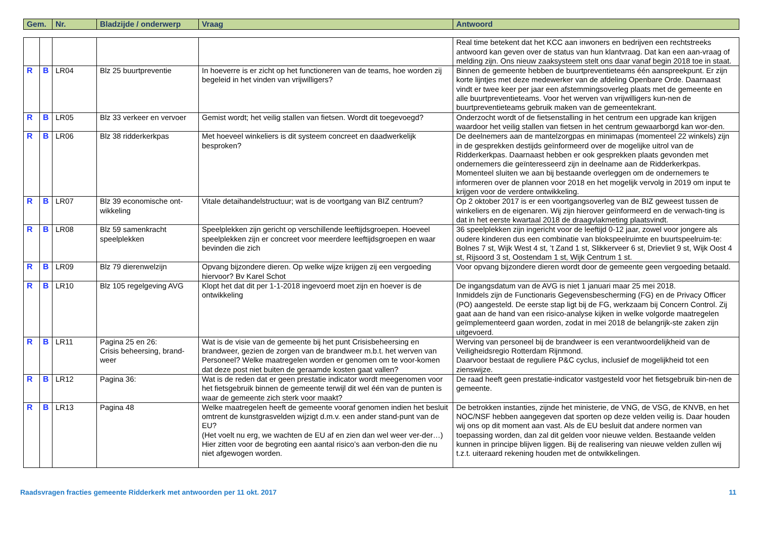| Gem. | Nr. | Bladzijde / onderwerp | Vraag | Antwoord |
| --- | --- | --- | --- | --- |
| | | | | | Real time betekent dat het KCC aan inwoners en bedrijven een rechtstreeks antwoord kan geven over de status van hun klantvraag. Dat kan een aan-vraag of melding zijn. Ons nieuw zaaksysteem stelt ons daar vanaf begin 2018 toe in staat. |
| R | B | LR04 | Blz 25 buurtpreventie | In hoeverre is er zicht op het functioneren van de teams, hoe worden zij begeleid in het vinden van vrijwilligers? | Binnen de gemeente hebben de buurtpreventieteams één aanspreekpunt. Er zijn korte lijntjes met deze medewerker van de afdeling Openbare Orde. Daarnaast vindt er twee keer per jaar een afstemmingsoverleg plaats met de gemeente en alle buurtpreventieteams. Voor het werven van vrijwilligers kun-nen de buurtpreventieteams gebruik maken van de gemeentekrant. |
| R | B | LR05 | Blz 33 verkeer en vervoer | Gemist wordt; het veilig stallen van fietsen. Wordt dit toegevoegd? | Onderzocht wordt of de fietsenstalling in het centrum een upgrade kan krijgen waardoor het veilig stallen van fietsen in het centrum gewaarborgd kan wor-den. |
| R | B | LR06 | Blz 38 ridderkerkpas | Met hoeveel winkeliers is dit systeem concreet en daadwerkelijk besproken? | De deelnemers aan de mantelzorgpas en minimapas (momenteel 22 winkels) zijn in de gesprekken destijds geïnformeerd over de mogelijke uitrol van de Ridderkerkpas. Daarnaast hebben er ook gesprekken plaats gevonden met ondernemers die geïnteresseerd zijn in deelname aan de Ridderkerkpas. Momenteel sluiten we aan bij bestaande overleggen om de ondernemers te informeren over de plannen voor 2018 en het mogelijk vervolg in 2019 om input te krijgen voor de verdere ontwikkeling. |
| R | B | LR07 | Blz 39 economische ont-wikkeling | Vitale detaihandelstructuur; wat is de voortgang van BIZ centrum? | Op 2 oktober 2017 is er een voortgangsoverleg van de BIZ geweest tussen de winkeliers en de eigenaren. Wij zijn hierover geïnformeerd en de verwach-ting is dat in het eerste kwartaal 2018 de draagvlakmeting plaatsvindt. |
| R | B | LR08 | Blz 59 samenkracht speelplekken | Speelplekken zijn gericht op verschillende leeftijdsgroepen. Hoeveel speelplekken zijn er concreet voor meerdere leeftijdsgroepen en waar bevinden die zich | 36 speelplekken zijn ingericht voor de leeftijd 0-12 jaar, zowel voor jongere als oudere kinderen dus een combinatie van blokspeelruimte en buurtspeelruim-te: Bolnes 7 st, Wijk West 4 st, ’t Zand 1 st, Slikkerveer 6 st, Drievliet 9 st, Wijk Oost 4 st, Rijsoord 3 st, Oostendam 1 st, Wijk Centrum 1 st. |
| R | B | LR09 | Blz 79 dierenwelzijn | Opvang bijzondere dieren. Op welke wijze krijgen zij een vergoeding hiervoor? Bv Karel Schot | Voor opvang bijzondere dieren wordt door de gemeente geen vergoeding betaald. |
| R | B | LR10 | Blz 105 regelgeving AVG | Klopt het dat dit per 1-1-2018 ingevoerd moet zijn en hoever is de ontwikkeling | De ingangsdatum van de AVG is niet 1 januari maar 25 mei 2018. Inmiddels zijn de Functionaris Gegevensbescherming (FG) en de Privacy Officer (PO) aangesteld. De eerste stap ligt bij de FG, werkzaam bij Concern Control. Zij gaat aan de hand van een risico-analyse kijken in welke volgorde maatregelen geïmplementeerd gaan worden, zodat in mei 2018 de belangrijk-ste zaken zijn uitgevoerd. |
| R | B | LR11 | Pagina 25 en 26: Crisis beheersing, brand-weer | Wat is de visie van de gemeente bij het punt Crisisbeheersing en brandweer, gezien de zorgen van de brandweer m.b.t. het werven van Personeel? Welke maatregelen worden er genomen om te voor-komen dat deze post niet buiten de geraamde kosten gaat vallen? | Werving van personeel bij de brandweer is een verantwoordelijkheid van de Veiligheidsregio Rotterdam Rijnmond. Daarvoor bestaat de reguliere P&C cyclus, inclusief de mogelijkheid tot een zienswijze. |
| R | B | LR12 | Pagina 36: | Wat is de reden dat er geen prestatie indicator wordt meegenomen voor het fietsgebruik binnen de gemeente terwijl dit wel één van de punten is waar de gemeente zich sterk voor maakt? | De raad heeft geen prestatie-indicator vastgesteld voor het fietsgebruik bin-nen de gemeente. |
| R | B | LR13 | Pagina 48 | Welke maatregelen heeft de gemeente vooraf genomen indien het besluit omtrent de kunstgrasvelden wijzigt d.m.v. een ander stand-punt van de EU? (Het voelt nu erg, we wachten de EU af en zien dan wel weer ver-der…) Hier zitten voor de begroting een aantal risico’s aan verbon-den die nu niet afgewogen worden. | De betrokken instanties, zijnde het ministerie, de VNG, de VSG, de KNVB, en het NOC/NSF hebben aangegeven dat sporten op deze velden veilig is. Daar houden wij ons op dit moment aan vast. Als de EU besluit dat andere normen van toepassing worden, dan zal dit gelden voor nieuwe velden. Bestaande velden kunnen in principe blijven liggen. Bij de realisering van nieuwe velden zullen wij t.z.t. uiteraard rekening houden met de ontwikkelingen. |
Raadsvragen fracties gemeente Ridderkerk met antwoorden per 11 okt. 2017 11